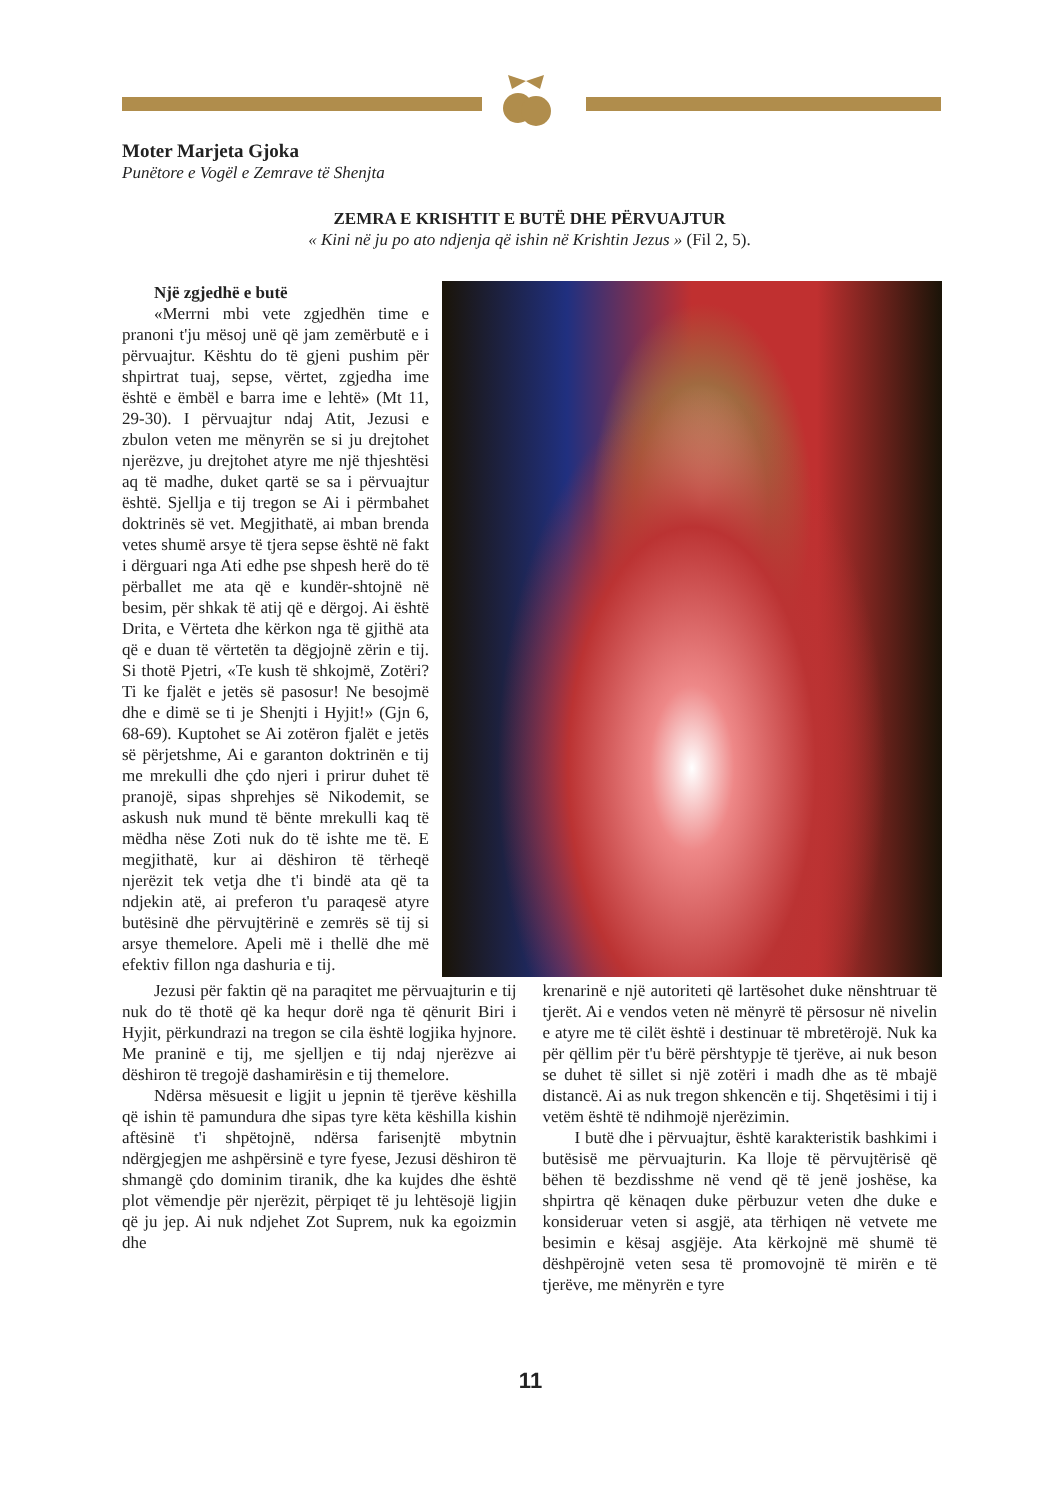Moter Marjeta Gjoka
Punëtore e Vogël e Zemrave të Shenjta
ZEMRA E KRISHTIT E BUTË DHE PËRVUAJTUR
« Kini në ju po ato ndjenja që ishin në Krishtin Jezus » (Fil 2, 5).
Një zgjedhë e butë
«Merrni mbi vete zgjedhën time e pranoni t'ju mësoj unë që jam zemërbutë e i përvuajtur. Kështu do të gjeni pushim për shpirtrat tuaj, sepse, vërtet, zgjedha ime është e ëmbël e barra ime e lehtë» (Mt 11, 29-30). I përvuajtur ndaj Atit, Jezusi e zbulon veten me mënyrën se si ju drejtohet njerëzve, ju drejtohet atyre me një thjeshtësi aq të madhe, duket qartë se sa i përvuajtur është. Sjellja e tij tregon se Ai i përmbahet doktrinës së vet. Megjithatë, ai mban brenda vetes shumë arsye të tjera sepse është në fakt i dërguari nga Ati edhe pse shpesh herë do të përballet me ata që e kundër-shtojnë në besim, për shkak të atij që e dërgoj. Ai është Drita, e Vërteta dhe kërkon nga të gjithë ata që e duan të vërtetën ta dëgjojnë zërin e tij. Si thotë Pjetri, «Te kush të shkojmë, Zotëri? Ti ke fjalët e jetës së pasosur! Ne besojmë dhe e dimë se ti je Shenjti i Hyjit!» (Gjn 6, 68-69). Kuptohet se Ai zotëron fjalët e jetës së përjetshme, Ai e garanton doktrinën e tij me mrekulli dhe çdo njeri i prirur duhet të pranojë, sipas shprehjes së Nikodemit, se askush nuk mund të bënte mrekulli kaq të mëdha nëse Zoti nuk do të ishte me të. E megjithatë, kur ai dëshiron të tërheqë njerëzit tek vetja dhe t'i bindë ata që ta ndjekin atë, ai preferon t'u paraqesë atyre butësinë dhe përvujtërinë e zemrës së tij si arsye themelore. Apeli më i thellë dhe më efektiv fillon nga dashuria e tij.
Jezusi për faktin që na paraqitet me përvuajturin e tij nuk do të thotë që ka hequr dorë nga të qënurit Biri i Hyjit, përkundrazi na tregon se cila është logjika hyjnore. Me praninë e tij, me sjelljen e tij ndaj njerëzve ai dëshiron të tregojë dashamirësin e tij themelore.
Ndërsa mësuesit e ligjit u jepnin të tjerëve këshilla që ishin të pamundura dhe sipas tyre këta këshilla kishin aftësinë t'i shpëtojnë, ndërsa farisenjtë mbytnin ndërgjegjen me ashpërsinë e tyre fyese, Jezusi dëshiron të shmangë çdo dominim tiranik, dhe ka kujdes dhe është plot vëmendje për njerëzit, përpiqet të ju lehtësojë ligjin që ju jep. Ai nuk ndjehet Zot Suprem, nuk ka egoizmin dhe
krenarinë e një autoriteti që lartësohet duke nënshtruar të tjerët. Ai e vendos veten në mënyrë të përsosur në nivelin e atyre me të cilët është i destinuar të mbretërojë. Nuk ka për qëllim për t'u bërë përshtypje të tjerëve, ai nuk beson se duhet të sillet si një zotëri i madh dhe as të mbajë distancë. Ai as nuk tregon shkencën e tij. Shqetësimi i tij i vetëm është të ndihmojë njerëzimin.
I butë dhe i përvuajtur, është karakteristik bashkimi i butësisë me përvuajturin. Ka lloje të përvujtërisë që bëhen të bezdisshme në vend që të jenë joshëse, ka shpirtra që kënaqen duke përbuzur veten dhe duke e konsideruar veten si asgjë, ata tërhiqen në vetvete me besimin e kësaj asgjëje. Ata kërkojnë më shumë të dëshpërojnë veten sesa të promovojnë të mirën e të tjerëve, me mënyrën e tyre
11